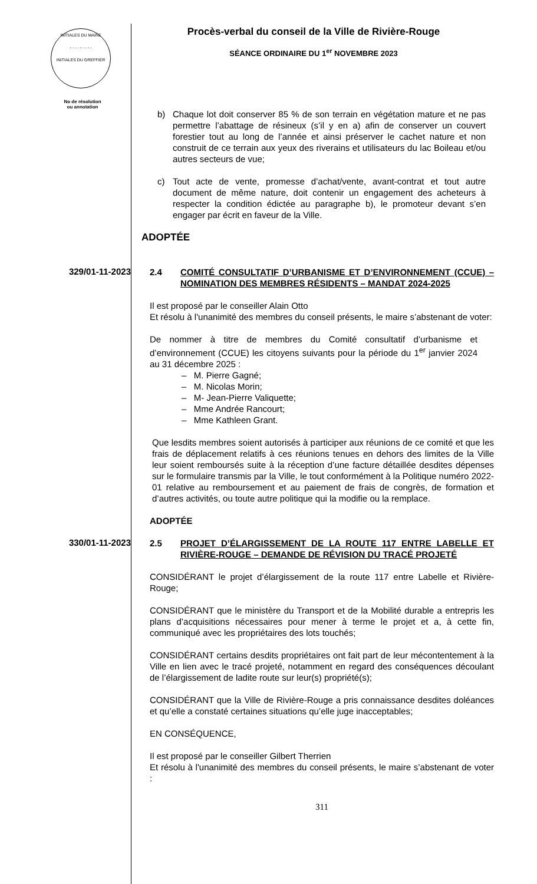INITIALES DU MAIRE
- - - - - - - - -
INITIALES DU GREFFIER
No de résolution
ou annotation
Procès-verbal du conseil de la Ville de Rivière-Rouge
SÉANCE ORDINAIRE DU 1<sup>er</sup> NOVEMBRE 2023
b) Chaque lot doit conserver 85 % de son terrain en végétation mature et ne pas permettre l’abattage de résineux (s’il y en a) afin de conserver un couvert forestier tout au long de l’année et ainsi préserver le cachet nature et non construit de ce terrain aux yeux des riverains et utilisateurs du lac Boileau et/ou autres secteurs de vue;
c) Tout acte de vente, promesse d’achat/vente, avant-contrat et tout autre document de même nature, doit contenir un engagement des acheteurs à respecter la condition édictée au paragraphe b), le promoteur devant s’en engager par écrit en faveur de la Ville.
ADOPTÉE
329/01-11-2023
2.4 COMITÉ CONSULTATIF D’URBANISME ET D’ENVIRONNEMENT (CCUE) – NOMINATION DES MEMBRES RÉSIDENTS – MANDAT 2024-2025
Il est proposé par le conseiller Alain Otto
Et résolu à l'unanimité des membres du conseil présents, le maire s’abstenant de voter:
De nommer à titre de membres du Comité consultatif d’urbanisme et d’environnement (CCUE) les citoyens suivants pour la période du 1<sup>er</sup> janvier 2024 au 31 décembre 2025 :
– M. Pierre Gagné;
– M. Nicolas Morin;
– M- Jean-Pierre Valiquette;
– Mme Andrée Rancourt;
– Mme Kathleen Grant.
Que lesdits membres soient autorisés à participer aux réunions de ce comité et que les frais de déplacement relatifs à ces réunions tenues en dehors des limites de la Ville leur soient remboursés suite à la réception d’une facture détaillée desdites dépenses sur le formulaire transmis par la Ville, le tout conformément à la Politique numéro 2022-01 relative au remboursement et au paiement de frais de congrès, de formation et d’autres activités, ou toute autre politique qui la modifie ou la remplace.
ADOPTÉE
330/01-11-2023
2.5 PROJET D’ÉLARGISSEMENT DE LA ROUTE 117 ENTRE LABELLE ET RIVIÈRE-ROUGE – DEMANDE DE RÉVISION DU TRACÉ PROJETÉ
CONSIDÉRANT le projet d’élargissement de la route 117 entre Labelle et Rivière-Rouge;
CONSIDÉRANT que le ministère du Transport et de la Mobilité durable a entrepris les plans d’acquisitions nécessaires pour mener à terme le projet et a, à cette fin, communiqué avec les propriétaires des lots touchés;
CONSIDÉRANT certains desdits propriétaires ont fait part de leur mécontentement à la Ville en lien avec le tracé projeté, notamment en regard des conséquences découlant de l’élargissement de ladite route sur leur(s) propriété(s);
CONSIDÉRANT que la Ville de Rivière-Rouge a pris connaissance desdites doléances et qu’elle a constaté certaines situations qu’elle juge inacceptables;
EN CONSÉQUENCE,
Il est proposé par le conseiller Gilbert Therrien
Et résolu à l'unanimité des membres du conseil présents, le maire s’abstenant de voter :
311